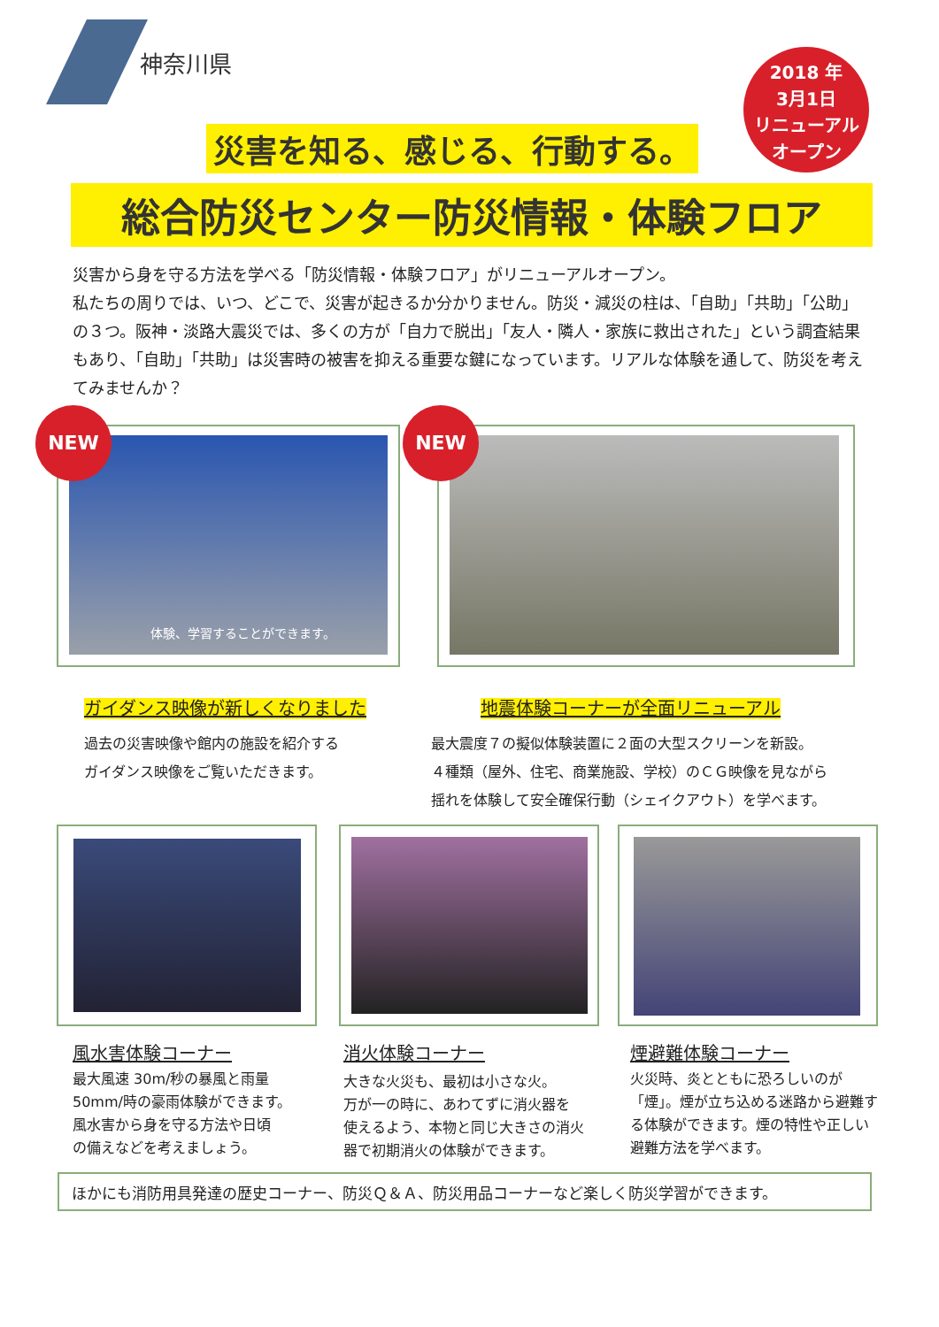神奈川県
2018 年
3月1日
リニューアル
オープン
災害を知る、感じる、行動する。
総合防災センター防災情報・体験フロア
災害から身を守る方法を学べる「防災情報・体験フロア」がリニューアルオープン。
私たちの周りでは、いつ、どこで、災害が起きるか分かりません。防災・減災の柱は、「自助」「共助」「公助」の３つ。阪神・淡路大震災では、多くの方が「自力で脱出」「友人・隣人・家族に救出された」という調査結果もあり、「自助」「共助」は災害時の被害を抑える重要な鍵になっています。リアルな体験を通して、防災を考えてみませんか？
体験、学習することができます。
NEW NEW
ガイダンス映像が新しくなりました 地震体験コーナーが全面リニューアル
過去の災害映像や館内の施設を紹介する
ガイダンス映像をご覧いただきます。
最大震度７の擬似体験装置に２面の大型スクリーンを新設。
４種類（屋外、住宅、商業施設、学校）のＣＧ映像を見ながら
揺れを体験して安全確保行動（シェイクアウト）を学べます。
風水害体験コーナー 消火体験コーナー 煙避難体験コーナー
最大風速 30m/秒の暴風と雨量
50mm/時の豪雨体験ができます。
風水害から身を守る方法や日頃
の備えなどを考えましょう。
大きな火災も、最初は小さな火。
万が一の時に、あわてずに消火器を
使えるよう、本物と同じ大きさの消火
器で初期消火の体験ができます。
火災時、炎とともに恐ろしいのが「煙」。煙が立ち込める迷路から避難する体験ができます。煙の特性や正しい避難方法を学べます。
ほかにも消防用具発達の歴史コーナー、防災Ｑ＆Ａ、防災用品コーナーなど楽しく防災学習ができます。